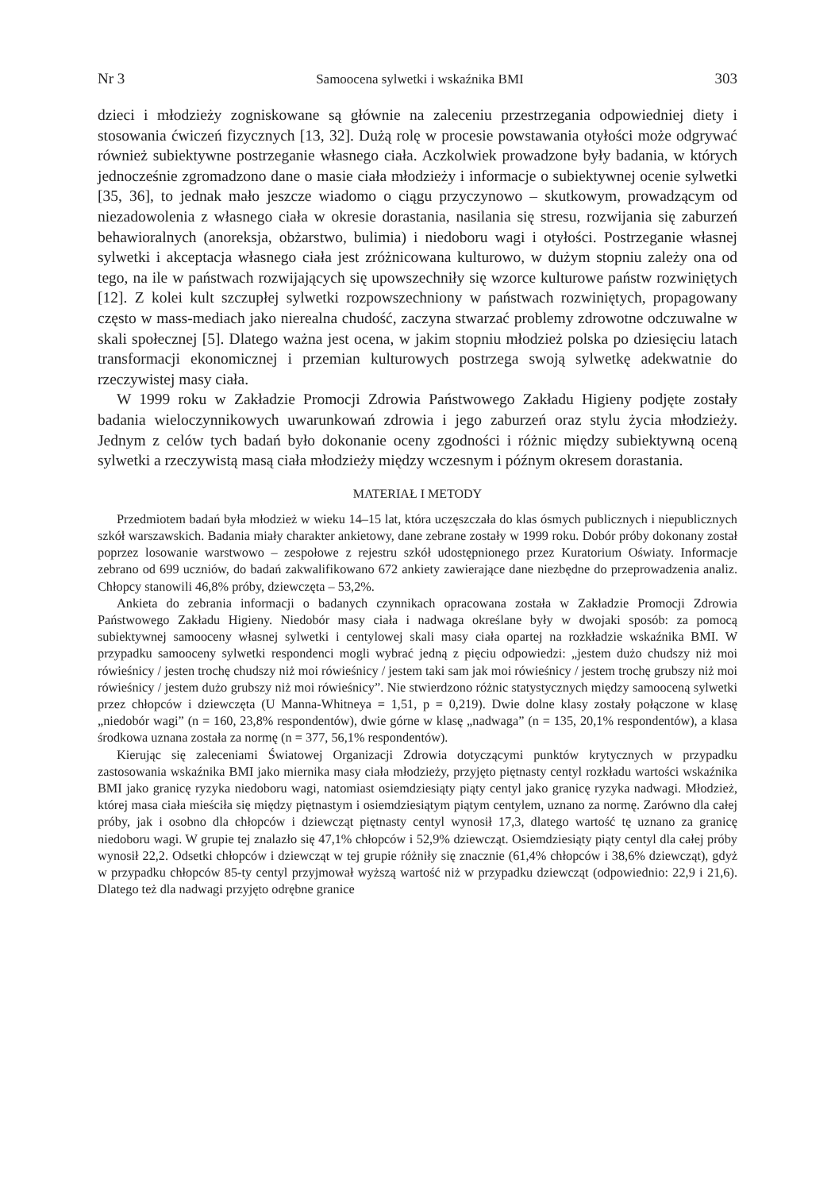Nr 3 Samoocena sylwetki i wskaźnika BMI 303
dzieci i młodzieży zogniskowane są głównie na zaleceniu przestrzegania odpowiedniej diety i stosowania ćwiczeń fizycznych [13, 32]. Dużą rolę w procesie powstawania otyłości może odgrywać również subiektywne postrzeganie własnego ciała. Aczkolwiek prowadzone były badania, w których jednocześnie zgromadzono dane o masie ciała młodzieży i informacje o subiektywnej ocenie sylwetki [35, 36], to jednak mało jeszcze wiadomo o ciągu przyczynowo – skutkowym, prowadzącym od niezadowolenia z własnego ciała w okresie dorastania, nasilania się stresu, rozwijania się zaburzeń behawioralnych (anoreksja, obżarstwo, bulimia) i niedoboru wagi i otyłości. Postrzeganie własnej sylwetki i akceptacja własnego ciała jest zróżnicowana kulturowo, w dużym stopniu zależy ona od tego, na ile w państwach rozwijających się upowszechniły się wzorce kulturowe państw rozwiniętych [12]. Z kolei kult szczupłej sylwetki rozpowszechniony w państwach rozwiniętych, propagowany często w mass-mediach jako nierealna chudość, zaczyna stwarzać problemy zdrowotne odczuwalne w skali społecznej [5]. Dlatego ważna jest ocena, w jakim stopniu młodzież polska po dziesięciu latach transformacji ekonomicznej i przemian kulturowych postrzega swoją sylwetkę adekwatnie do rzeczywistej masy ciała.
W 1999 roku w Zakładzie Promocji Zdrowia Państwowego Zakładu Higieny podjęte zostały badania wieloczynnikowych uwarunkowań zdrowia i jego zaburzeń oraz stylu życia młodzieży. Jednym z celów tych badań było dokonanie oceny zgodności i różnic między subiektywną oceną sylwetki a rzeczywistą masą ciała młodzieży między wczesnym i późnym okresem dorastania.
MATERIAŁ I METODY
Przedmiotem badań była młodzież w wieku 14–15 lat, która uczęszczała do klas ósmych publicznych i niepublicznych szkół warszawskich. Badania miały charakter ankietowy, dane zebrane zostały w 1999 roku. Dobór próby dokonany został poprzez losowanie warstwowo – zespołowe z rejestru szkół udostępnionego przez Kuratorium Oświaty. Informacje zebrano od 699 uczniów, do badań zakwalifikowano 672 ankiety zawierające dane niezbędne do przeprowadzenia analiz. Chłopcy stanowili 46,8% próby, dziewczęta – 53,2%.
Ankieta do zebrania informacji o badanych czynnikach opracowana została w Zakładzie Promocji Zdrowia Państwowego Zakładu Higieny. Niedobór masy ciała i nadwaga określane były w dwojaki sposób: za pomocą subiektywnej samooceny własnej sylwetki i centylowej skali masy ciała opartej na rozkładzie wskaźnika BMI. W przypadku samooceny sylwetki respondenci mogli wybrać jedną z pięciu odpowiedzi: „jestem dużo chudszy niż moi rówieśnicy / jesten trochę chudszy niż moi rówieśnicy / jestem taki sam jak moi rówieśnicy / jestem trochę grubszy niż moi rówieśnicy / jestem dużo grubszy niż moi rówieśnicy”. Nie stwierdzono różnic statystycznych między samooceną sylwetki przez chłopców i dziewczęta (U Manna-Whitneya = 1,51, p = 0,219). Dwie dolne klasy zostały połączone w klasę „niedobór wagi” (n = 160, 23,8% respondentów), dwie górne w klasę „nadwaga” (n = 135, 20,1% respondentów), a klasa środkowa uznana została za normę (n = 377, 56,1% respondentów).
Kierując się zaleceniami Światowej Organizacji Zdrowia dotyczącymi punktów krytycznych w przypadku zastosowania wskaźnika BMI jako miernika masy ciała młodzieży, przyjęto piętnasty centyl rozkładu wartości wskaźnika BMI jako granicę ryzyka niedoboru wagi, natomiast osiemdziesiąty piąty centyl jako granicę ryzyka nadwagi. Młodzież, której masa ciała mieściła się między piętnastym i osiemdziesiątym piątym centylem, uznano za normę. Zarówno dla całej próby, jak i osobno dla chłopców i dziewcząt piętnasty centyl wynosił 17,3, dlatego wartość tę uznano za granicę niedoboru wagi. W grupie tej znalazło się 47,1% chłopców i 52,9% dziewcząt. Osiemdziesiąty piąty centyl dla całej próby wynosił 22,2. Odsetki chłopców i dziewcząt w tej grupie różniły się znacznie (61,4% chłopców i 38,6% dziewcząt), gdyż w przypadku chłopców 85-ty centyl przyjmował wyższą wartość niż w przypadku dziewcząt (odpowiednio: 22,9 i 21,6). Dlatego też dla nadwagi przyjęto odrębne granice